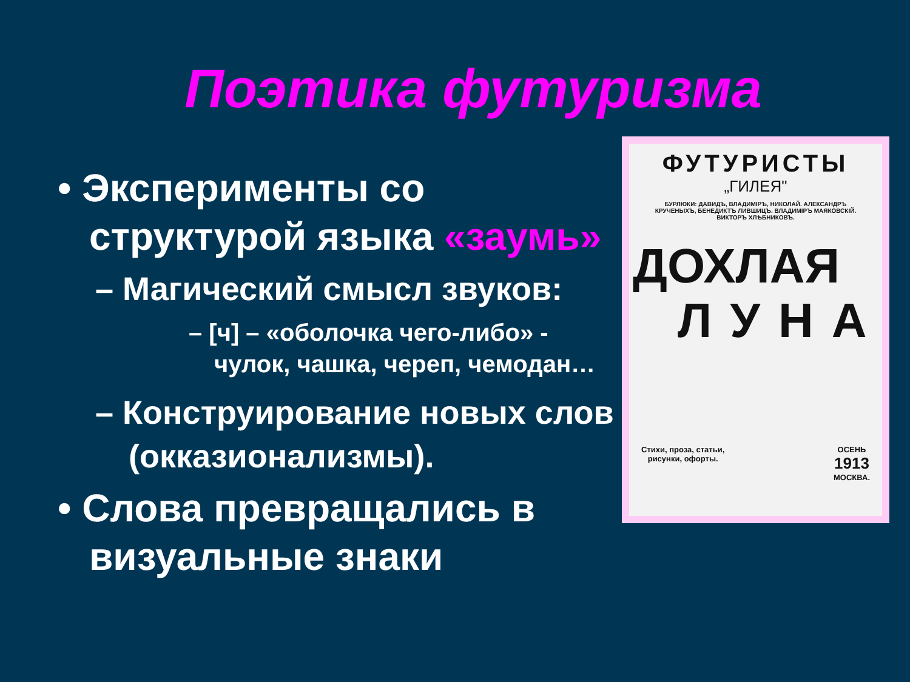Поэтика футуризма
• Эксперименты со структурой языка «заумь»
– Магический смысл звуков:
– [ч] – «оболочка чего-либо» - чулок, чашка, череп, чемодан…
– Конструирование новых слов (окказионализмы).
• Слова превращались в визуальные знаки
ФУТУРИСТЫ
„ГИЛЕЯ"
БУРЛЮКИ: ДАВИДЪ, ВЛАДИМIРЪ, НИКОЛАЙ. АЛЕКСАНДРЪ КРУЧЕНЫХЪ, БЕНЕДИКТЪ ЛИВШИЦЪ. ВЛАДИМIРЪ МАЯКОВСКIЙ. ВИКТОРЪ ХЛѢБНИКОВЪ.
ДОХЛАЯ
ЛУНА
Стихи, проза, статьи,
рисунки, офорты. ОСЕНЬ
1913
МОСКВА.